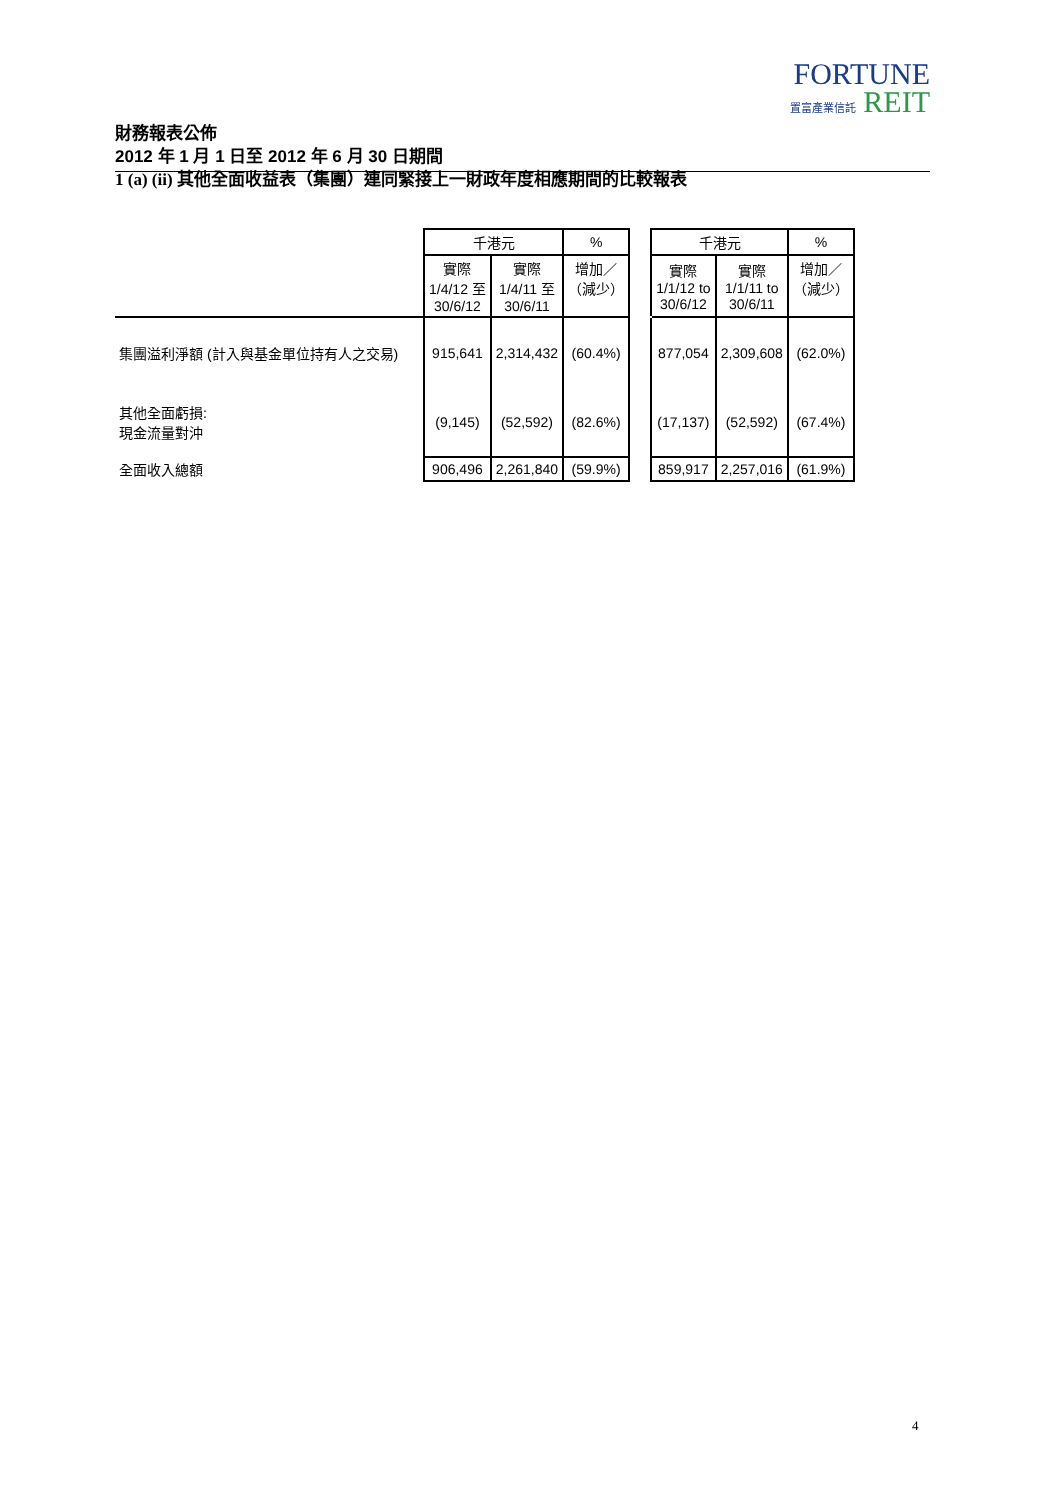FORTUNE
置富產業信託 REIT
財務報表公佈
2012 年 1 月 1 日至 2012 年 6 月 30 日期間
1 (a) (ii) 其他全面收益表（集團）連同緊接上一財政年度相應期間的比較報表
| | 千港元 | | % | | 千港元 | | % |
| | 實際 1/4/12 至 30/6/12 | 實際 1/4/11 至 30/6/11 | 增加／ （減少） | | 實際 1/1/12 to 30/6/12 | 實際 1/1/11 to 30/6/11 | 增加／ （減少） |
| 集團溢利淨額 (計入與基金單位持有人之交易) | 915,641 | 2,314,432 | (60.4%) | | 877,054 | 2,309,608 | (62.0%) |
| 其他全面虧損: 現金流量對沖 | (9,145) | (52,592) | (82.6%) | | (17,137) | (52,592) | (67.4%) |
| 全面收入總額 | 906,496 | 2,261,840 | (59.9%) | | 859,917 | 2,257,016 | (61.9%) |
4